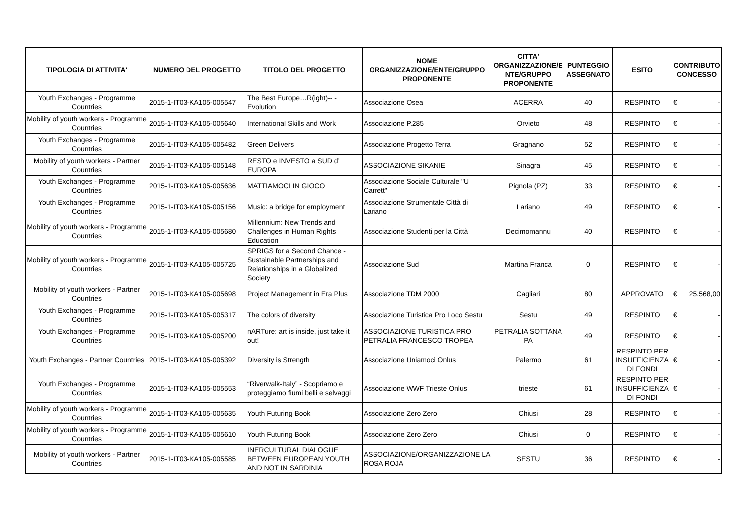| TIPOLOGIA DI ATTIVITA' | NUMERO DEL PROGETTO | TITOLO DEL PROGETTO | NOME ORGANIZZAZIONE/ENTE/GRUPPO PROPONENTE | CITTA' ORGANIZZAZIONE/E NTE/GRUPPO PROPONENTE | PUNTEGGIO ASSEGNATO | ESITO | CONTRIBUTO CONCESSO |
| --- | --- | --- | --- | --- | --- | --- | --- |
| Youth Exchanges - Programme Countries | 2015-1-IT03-KA105-005547 | The Best Europe…R(ight)-- -Evolution | Associazione Osea | ACERRA | 40 | RESPINTO | € - |
| Mobility of youth workers - Programme Countries | 2015-1-IT03-KA105-005640 | International Skills and Work | Associazione P.285 | Orvieto | 48 | RESPINTO | € - |
| Youth Exchanges - Programme Countries | 2015-1-IT03-KA105-005482 | Green Delivers | Associazione Progetto Terra | Gragnano | 52 | RESPINTO | € - |
| Mobility of youth workers - Partner Countries | 2015-1-IT03-KA105-005148 | RESTO e INVESTO a SUD d’ EUROPA | ASSOCIAZIONE SIKANIE | Sinagra | 45 | RESPINTO | € - |
| Youth Exchanges - Programme Countries | 2015-1-IT03-KA105-005636 | MATTIAMOCI IN GIOCO | Associazione Sociale Culturale "U Carrett" | Pignola (PZ) | 33 | RESPINTO | € - |
| Youth Exchanges - Programme Countries | 2015-1-IT03-KA105-005156 | Music: a bridge for employment | Associazione Strumentale Città di Lariano | Lariano | 49 | RESPINTO | € - |
| Mobility of youth workers - Programme Countries | 2015-1-IT03-KA105-005680 | Millennium: New Trends and Challenges in Human Rights Education | Associazione Studenti per la Città | Decimomannu | 40 | RESPINTO | € - |
| Mobility of youth workers - Programme Countries | 2015-1-IT03-KA105-005725 | SPRIGS for a Second Chance - Sustainable Partnerships and Relationships in a Globalized Society | Associazione Sud | Martina Franca | 0 | RESPINTO | € - |
| Mobility of youth workers - Partner Countries | 2015-1-IT03-KA105-005698 | Project Management in Era Plus | Associazione TDM 2000 | Cagliari | 80 | APPROVATO | € 25.568,00 |
| Youth Exchanges - Programme Countries | 2015-1-IT03-KA105-005317 | The colors of diversity | Associazione Turistica Pro Loco Sestu | Sestu | 49 | RESPINTO | € - |
| Youth Exchanges - Programme Countries | 2015-1-IT03-KA105-005200 | nARTure: art is inside, just take it out! | ASSOCIAZIONE TURISTICA PRO PETRALIA FRANCESCO TROPEA | PETRALIA SOTTANA PA | 49 | RESPINTO | € - |
| Youth Exchanges - Partner Countries | 2015-1-IT03-KA105-005392 | Diversity is Strength | Associazione Uniamoci Onlus | Palermo | 61 | RESPINTO PER INSUFFICIENZA DI FONDI | € - |
| Youth Exchanges - Programme Countries | 2015-1-IT03-KA105-005553 | “Riverwalk-Italy” - Scopriamo e proteggiamo fiumi belli e selvaggi | Associazione WWF Trieste Onlus | trieste | 61 | RESPINTO PER INSUFFICIENZA DI FONDI | € - |
| Mobility of youth workers - Programme Countries | 2015-1-IT03-KA105-005635 | Youth Futuring Book | Associazione Zero Zero | Chiusi | 28 | RESPINTO | € - |
| Mobility of youth workers - Programme Countries | 2015-1-IT03-KA105-005610 | Youth Futuring Book | Associazione Zero Zero | Chiusi | 0 | RESPINTO | € - |
| Mobility of youth workers - Partner Countries | 2015-1-IT03-KA105-005585 | INERCULTURAL DIALOGUE BETWEEN EUROPEAN YOUTH AND NOT IN SARDINIA | ASSOCIAZIONE/ORGANIZZAZIONE LA ROSA ROJA | SESTU | 36 | RESPINTO | € - |